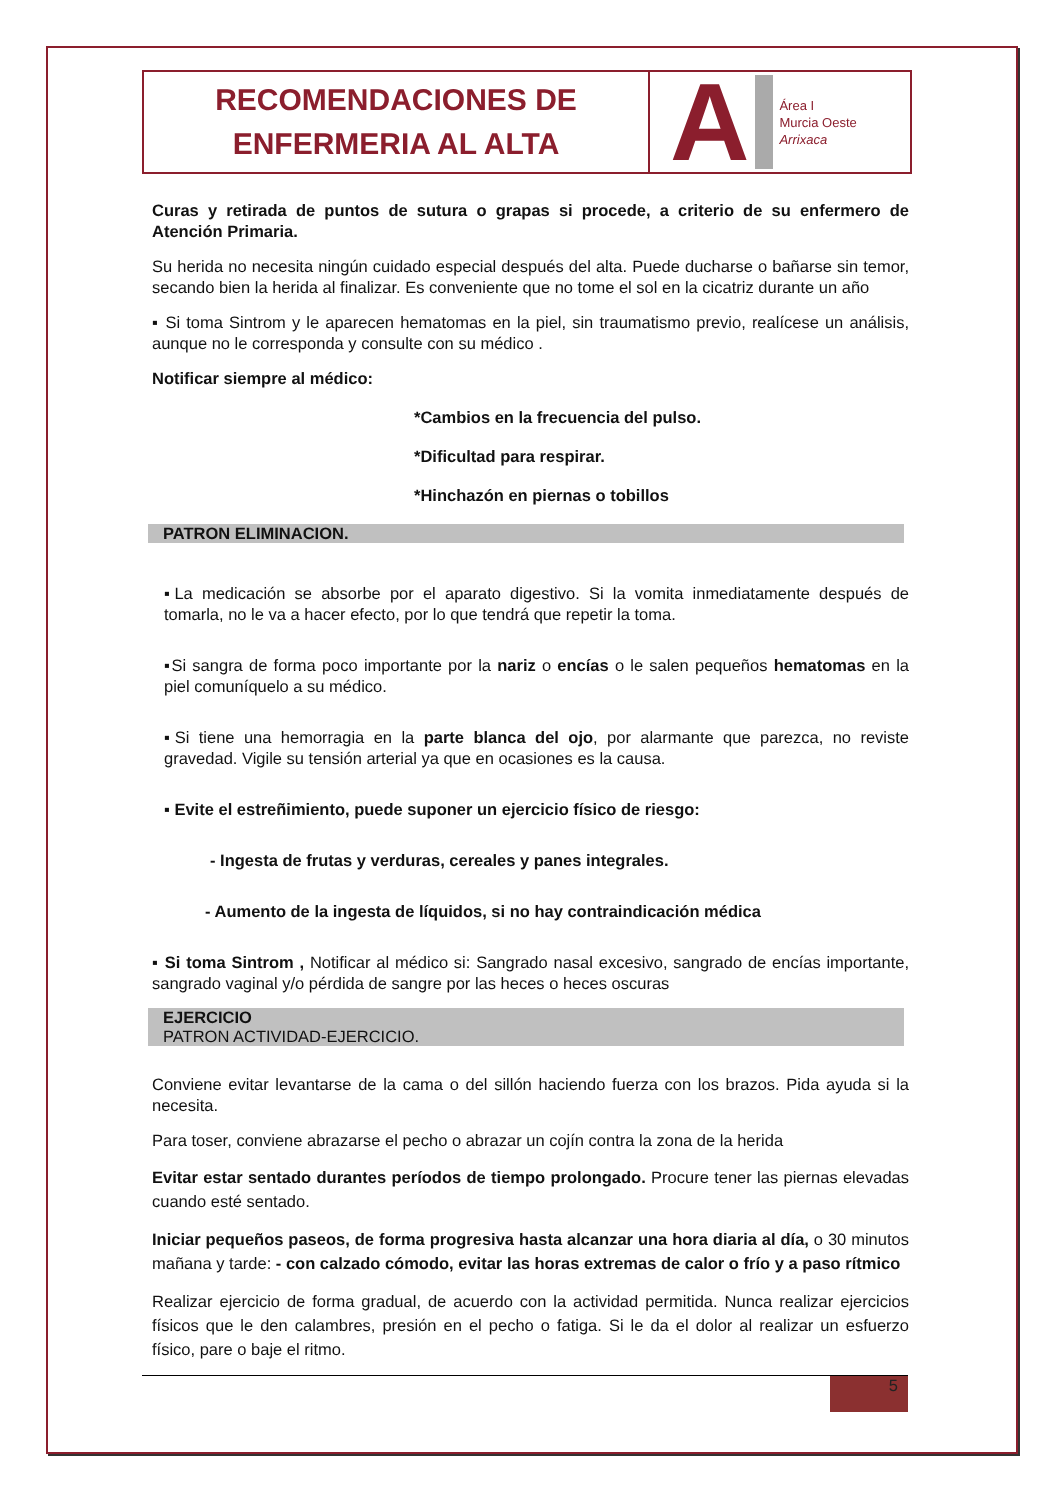RECOMENDACIONES DE
ENFERMERIA AL ALTA
A
Área I
Murcia Oeste
Arrixaca
Curas y retirada de puntos de sutura o grapas si procede, a criterio de su enfermero de Atención Primaria.
Su herida no necesita ningún cuidado especial después del alta. Puede ducharse o bañarse sin temor, secando bien la herida al finalizar. Es conveniente que no tome el sol en la cicatriz durante un año
▪ Si toma Sintrom y le aparecen hematomas en la piel, sin traumatismo previo, realícese un análisis, aunque no le corresponda y consulte con su médico .
Notificar siempre al médico:
*Cambios en la frecuencia del pulso.
*Dificultad para respirar.
*Hinchazón en piernas o tobillos
PATRON ELIMINACION.
▪La medicación se absorbe por el aparato digestivo. Si la vomita inmediatamente después de tomarla, no le va a hacer efecto, por lo que tendrá que repetir la toma.
▪Si sangra de forma poco importante por la nariz o encías o le salen pequeños hematomas en la piel comuníquelo a su médico.
▪Si tiene una hemorragia en la parte blanca del ojo, por alarmante que parezca, no reviste gravedad. Vigile su tensión arterial ya que en ocasiones es la causa.
▪ Evite el estreñimiento, puede suponer un ejercicio físico de riesgo:
- Ingesta de frutas y verduras, cereales y panes integrales.
- Aumento de la ingesta de líquidos, si no hay contraindicación médica
▪ Si toma Sintrom , Notificar al médico si: Sangrado nasal excesivo, sangrado de encías importante, sangrado vaginal y/o pérdida de sangre por las heces o heces oscuras
EJERCICIO
PATRON ACTIVIDAD-EJERCICIO.
Conviene evitar levantarse de la cama o del sillón haciendo fuerza con los brazos. Pida ayuda si la necesita.
Para toser, conviene abrazarse el pecho o abrazar un cojín contra la zona de la herida
Evitar estar sentado durantes períodos de tiempo prolongado. Procure tener las piernas elevadas cuando esté sentado.
Iniciar pequeños paseos, de forma progresiva hasta alcanzar una hora diaria al día, o 30 minutos mañana y tarde: - con calzado cómodo, evitar las horas extremas de calor o frío y a paso rítmico
Realizar ejercicio de forma gradual, de acuerdo con la actividad permitida. Nunca realizar ejercicios físicos que le den calambres, presión en el pecho o fatiga. Si le da el dolor al realizar un esfuerzo físico, pare o baje el ritmo.
5